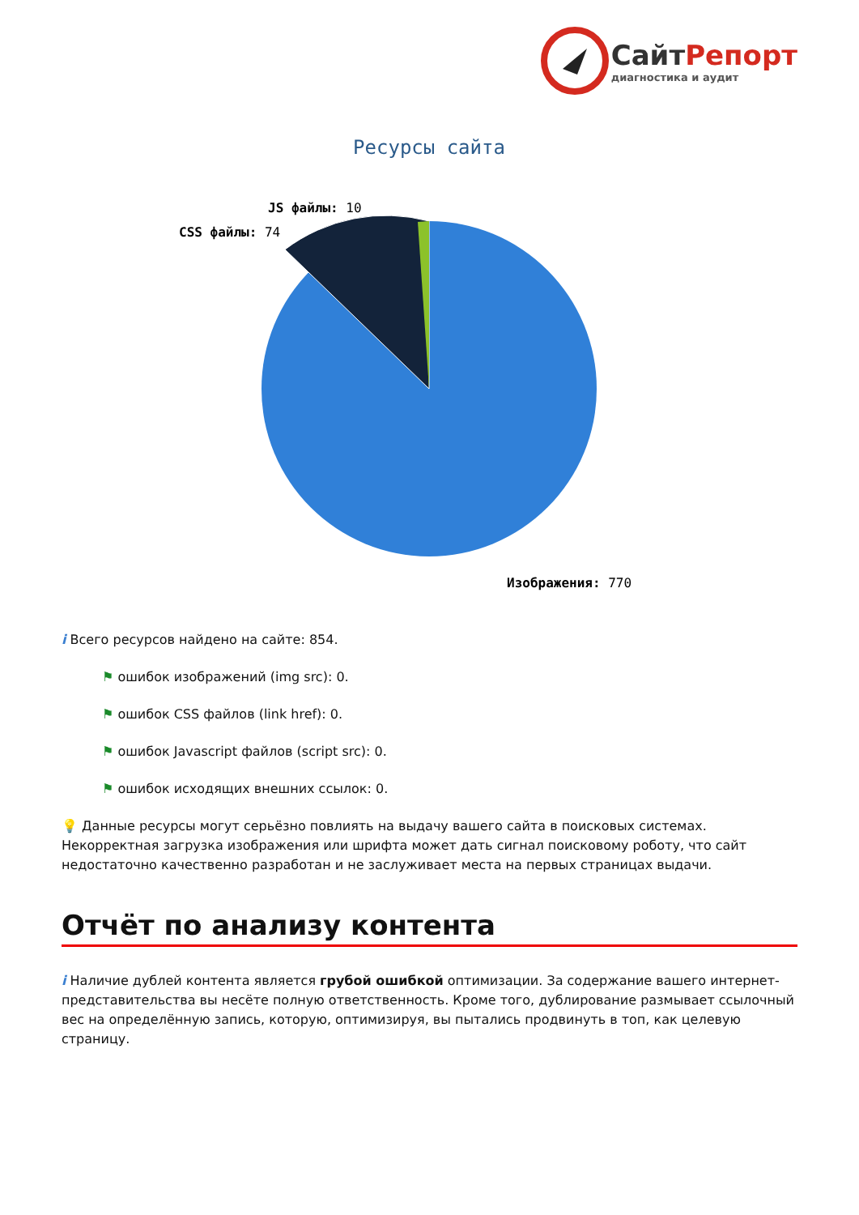СайтРепорт
диагностика и аудит
Ресурсы сайта
JS файлы: 10
CSS файлы: 74
Изображения: 770
i Всего ресурсов найдено на сайте: 854.
⚑ ошибок изображений (img src): 0.
⚑ ошибок CSS файлов (link href): 0.
⚑ ошибок Javascript файлов (script src): 0.
⚑ ошибок исходящих внешних ссылок: 0.
💡 Данные ресурсы могут серьёзно повлиять на выдачу вашего сайта в поисковых системах. Некорректная загрузка изображения или шрифта может дать сигнал поисковому роботу, что сайт недостаточно качественно разработан и не заслуживает места на первых страницах выдачи.
Отчёт по анализу контента
i Наличие дублей контента является грубой ошибкой оптимизации. За содержание вашего интернет-представительства вы несёте полную ответственность. Кроме того, дублирование размывает ссылочный вес на определённую запись, которую, оптимизируя, вы пытались продвинуть в топ, как целевую страницу.